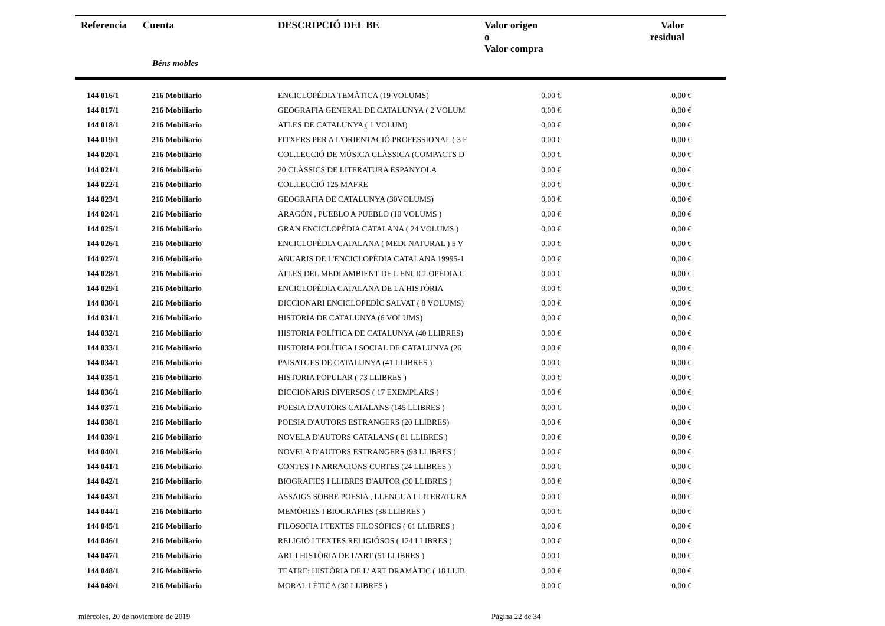| Referencia | Cuenta | DESCRIPCIÓ DEL BE | Valor origen o Valor compra | Valor residual |
| --- | --- | --- | --- | --- |
| | Béns mobles | | | |
| 144 016/1 | 216 Mobiliario | ENCICLOPÈDIA TEMÀTICA (19 VOLUMS) | 0,00 € | 0,00 € |
| 144 017/1 | 216 Mobiliario | GEOGRAFIA GENERAL DE CATALUNYA ( 2 VOLUM | 0,00 € | 0,00 € |
| 144 018/1 | 216 Mobiliario | ATLES DE CATALUNYA ( 1 VOLUM) | 0,00 € | 0,00 € |
| 144 019/1 | 216 Mobiliario | FITXERS PER A L'ORIENTACIÓ PROFESSIONAL ( 3 E | 0,00 € | 0,00 € |
| 144 020/1 | 216 Mobiliario | COL.LECCIÓ DE MÚSICA CLÀSSICA (COMPACTS D | 0,00 € | 0,00 € |
| 144 021/1 | 216 Mobiliario | 20 CLÀSSICS DE LITERATURA ESPANYOLA | 0,00 € | 0,00 € |
| 144 022/1 | 216 Mobiliario | COL.LECCIÓ 125 MAFRE | 0,00 € | 0,00 € |
| 144 023/1 | 216 Mobiliario | GEOGRAFIA DE CATALUNYA (30VOLUMS) | 0,00 € | 0,00 € |
| 144 024/1 | 216 Mobiliario | ARAGÓN , PUEBLO A PUEBLO (10 VOLUMS ) | 0,00 € | 0,00 € |
| 144 025/1 | 216 Mobiliario | GRAN ENCICLOPÈDIA CATALANA ( 24 VOLUMS ) | 0,00 € | 0,00 € |
| 144 026/1 | 216 Mobiliario | ENCICLOPÈDIA CATALANA ( MEDI NATURAL ) 5 V | 0,00 € | 0,00 € |
| 144 027/1 | 216 Mobiliario | ANUARIS DE L'ENCICLOPÈDIA CATALANA 19995-1 | 0,00 € | 0,00 € |
| 144 028/1 | 216 Mobiliario | ATLES DEL MEDI AMBIENT DE L'ENCICLOPÈDIA C | 0,00 € | 0,00 € |
| 144 029/1 | 216 Mobiliario | ENCICLOPÉDIA CATALANA DE LA HISTÒRIA | 0,00 € | 0,00 € |
| 144 030/1 | 216 Mobiliario | DICCIONARI ENCICLOPEDÌC SALVAT ( 8 VOLUMS) | 0,00 € | 0,00 € |
| 144 031/1 | 216 Mobiliario | HISTORIA DE CATALUNYA (6 VOLUMS) | 0,00 € | 0,00 € |
| 144 032/1 | 216 Mobiliario | HISTORIA POLÍTICA DE CATALUNYA (40 LLIBRES) | 0,00 € | 0,00 € |
| 144 033/1 | 216 Mobiliario | HISTORIA POLÍTICA I SOCIAL DE CATALUNYA (26 | 0,00 € | 0,00 € |
| 144 034/1 | 216 Mobiliario | PAISATGES DE CATALUNYA (41 LLIBRES ) | 0,00 € | 0,00 € |
| 144 035/1 | 216 Mobiliario | HISTORIA POPULAR ( 73 LLIBRES ) | 0,00 € | 0,00 € |
| 144 036/1 | 216 Mobiliario | DICCIONARIS DIVERSOS ( 17 EXEMPLARS ) | 0,00 € | 0,00 € |
| 144 037/1 | 216 Mobiliario | POESIA D'AUTORS CATALANS (145 LLIBRES ) | 0,00 € | 0,00 € |
| 144 038/1 | 216 Mobiliario | POESIA D'AUTORS ESTRANGERS (20 LLIBRES) | 0,00 € | 0,00 € |
| 144 039/1 | 216 Mobiliario | NOVELA D'AUTORS CATALANS ( 81 LLIBRES ) | 0,00 € | 0,00 € |
| 144 040/1 | 216 Mobiliario | NOVELA D'AUTORS ESTRANGERS (93 LLIBRES ) | 0,00 € | 0,00 € |
| 144 041/1 | 216 Mobiliario | CONTES I NARRACIONS CURTES (24 LLIBRES ) | 0,00 € | 0,00 € |
| 144 042/1 | 216 Mobiliario | BIOGRAFIES I LLIBRES D'AUTOR (30 LLIBRES ) | 0,00 € | 0,00 € |
| 144 043/1 | 216 Mobiliario | ASSAIGS SOBRE POESIA , LLENGUA I LITERATURA | 0,00 € | 0,00 € |
| 144 044/1 | 216 Mobiliario | MEMÒRIES I BIOGRAFIES (38 LLIBRES ) | 0,00 € | 0,00 € |
| 144 045/1 | 216 Mobiliario | FILOSOFIA I TEXTES FILOSÒFICS ( 61 LLIBRES ) | 0,00 € | 0,00 € |
| 144 046/1 | 216 Mobiliario | RELIGIÓ I TEXTES RELIGIÓSOS ( 124 LLIBRES ) | 0,00 € | 0,00 € |
| 144 047/1 | 216 Mobiliario | ART I HISTÒRIA DE L'ART (51 LLIBRES ) | 0,00 € | 0,00 € |
| 144 048/1 | 216 Mobiliario | TEATRE: HISTÒRIA DE L' ART DRAMÀTIC ( 18 LLIB | 0,00 € | 0,00 € |
| 144 049/1 | 216 Mobiliario | MORAL I ÈTICA (30 LLIBRES ) | 0,00 € | 0,00 € |
miércoles, 20 de noviembre de 2019 Página 22 de 34